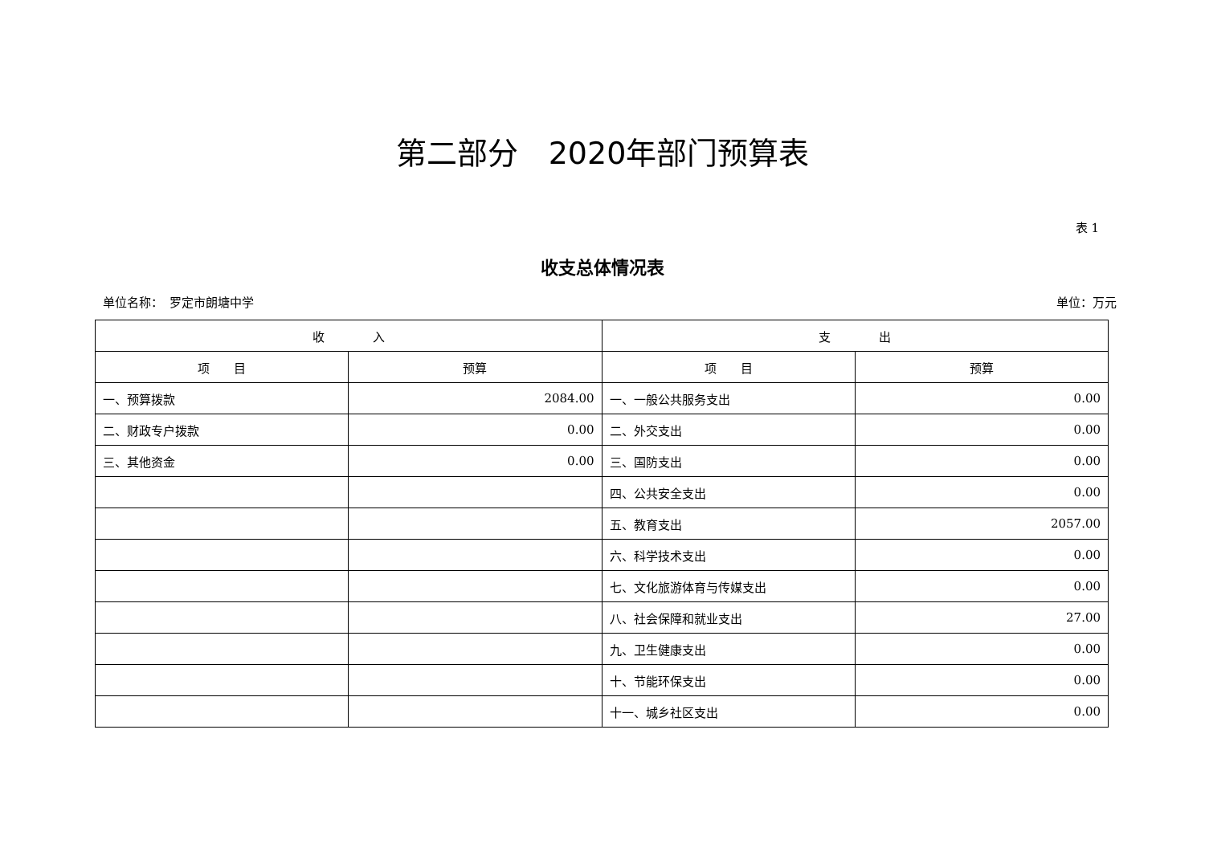第二部分　2020年部门预算表
表 1
收支总体情况表
单位名称：　罗定市朗塘中学 单位：万元
| 收 入 | | 支 出 | |
| --- | --- | --- | --- |
| 项 目 | 预算 | 项 目 | 预算 |
| 一、预算拨款 | 2084.00 | 一、一般公共服务支出 | 0.00 |
| 二、财政专户拨款 | 0.00 | 二、外交支出 | 0.00 |
| 三、其他资金 | 0.00 | 三、国防支出 | 0.00 |
| | | 四、公共安全支出 | 0.00 |
| | | 五、教育支出 | 2057.00 |
| | | 六、科学技术支出 | 0.00 |
| | | 七、文化旅游体育与传媒支出 | 0.00 |
| | | 八、社会保障和就业支出 | 27.00 |
| | | 九、卫生健康支出 | 0.00 |
| | | 十、节能环保支出 | 0.00 |
| | | 十一、城乡社区支出 | 0.00 |